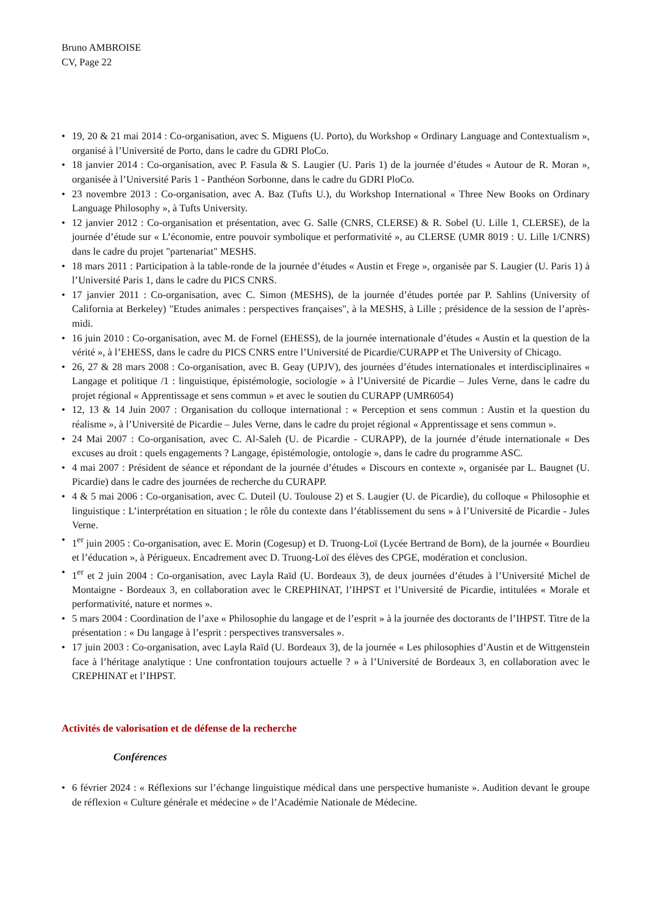Bruno AMBROISE
CV, Page 22
• 19, 20 & 21 mai 2014 : Co-organisation, avec S. Miguens (U. Porto), du Workshop « Ordinary Language and Contextualism », organisé à l’Université de Porto, dans le cadre du GDRI PloCo.
• 18 janvier 2014 : Co-organisation, avec P. Fasula & S. Laugier (U. Paris 1) de la journée d’études « Autour de R. Moran », organisée à l’Université Paris 1 - Panthéon Sorbonne, dans le cadre du GDRI PloCo.
• 23 novembre 2013 : Co-organisation, avec A. Baz (Tufts U.), du Workshop International « Three New Books on Ordinary Language Philosophy », à Tufts University.
• 12 janvier 2012 : Co-organisation et présentation, avec G. Salle (CNRS, CLERSE) & R. Sobel (U. Lille 1, CLERSE), de la journée d’étude sur « L’économie, entre pouvoir symbolique et performativité », au CLERSE (UMR 8019 : U. Lille 1/CNRS) dans le cadre du projet "partenariat" MESHS.
• 18 mars 2011 : Participation à la table-ronde de la journée d’études « Austin et Frege », organisée par S. Laugier (U. Paris 1) à l’Université Paris 1, dans le cadre du PICS CNRS.
• 17 janvier 2011 : Co-organisation, avec C. Simon (MESHS), de la journée d’études portée par P. Sahlins (University of California at Berkeley) "Etudes animales : perspectives françaises", à la MESHS, à Lille ; présidence de la session de l’après-midi.
• 16 juin 2010 : Co-organisation, avec M. de Fornel (EHESS), de la journée internationale d’études « Austin et la question de la vérité », à l’EHESS, dans le cadre du PICS CNRS entre l’Université de Picardie/CURAPP et The University of Chicago.
• 26, 27 & 28 mars 2008 : Co-organisation, avec B. Geay (UPJV), des journées d’études internationales et interdisciplinaires « Langage et politique /1 : linguistique, épistémologie, sociologie » à l’Université de Picardie – Jules Verne, dans le cadre du projet régional « Apprentissage et sens commun » et avec le soutien du CURAPP (UMR6054)
• 12, 13 & 14 Juin 2007 : Organisation du colloque international : « Perception et sens commun : Austin et la question du réalisme », à l’Université de Picardie – Jules Verne, dans le cadre du projet régional « Apprentissage et sens commun ».
• 24 Mai 2007 : Co-organisation, avec C. Al-Saleh (U. de Picardie - CURAPP), de la journée d’étude internationale « Des excuses au droit : quels engagements ? Langage, épistémologie, ontologie », dans le cadre du programme ASC.
• 4 mai 2007 : Président de séance et répondant de la journée d’études « Discours en contexte », organisée par L. Baugnet (U. Picardie) dans le cadre des journées de recherche du CURAPP.
• 4 & 5 mai 2006 : Co-organisation, avec C. Duteil (U. Toulouse 2) et S. Laugier (U. de Picardie), du colloque « Philosophie et linguistique : L’interprétation en situation ; le rôle du contexte dans l’établissement du sens » à l’Université de Picardie - Jules Verne.
• 1<sup>er</sup> juin 2005 : Co-organisation, avec E. Morin (Cogesup) et D. Truong-Loï (Lycée Bertrand de Born), de la journée « Bourdieu et l’éducation », à Périgueux. Encadrement avec D. Truong-Loï des élèves des CPGE, modération et conclusion.
• 1<sup>er</sup> et 2 juin 2004 : Co-organisation, avec Layla Raïd (U. Bordeaux 3), de deux journées d’études à l’Université Michel de Montaigne - Bordeaux 3, en collaboration avec le CREPHINAT, l’IHPST et l’Université de Picardie, intitulées « Morale et performativité, nature et normes ».
• 5 mars 2004 : Coordination de l’axe « Philosophie du langage et de l’esprit » à la journée des doctorants de l’IHPST. Titre de la présentation : « Du langage à l’esprit : perspectives transversales ».
• 17 juin 2003 : Co-organisation, avec Layla Raïd (U. Bordeaux 3), de la journée « Les philosophies d’Austin et de Wittgenstein face à l’héritage analytique : Une confrontation toujours actuelle ? » à l’Université de Bordeaux 3, en collaboration avec le CREPHINAT et l’IHPST.
Activités de valorisation et de défense de la recherche
Conférences
• 6 février 2024 : « Réflexions sur l’échange linguistique médical dans une perspective humaniste ». Audition devant le groupe de réflexion « Culture générale et médecine » de l’Académie Nationale de Médecine.